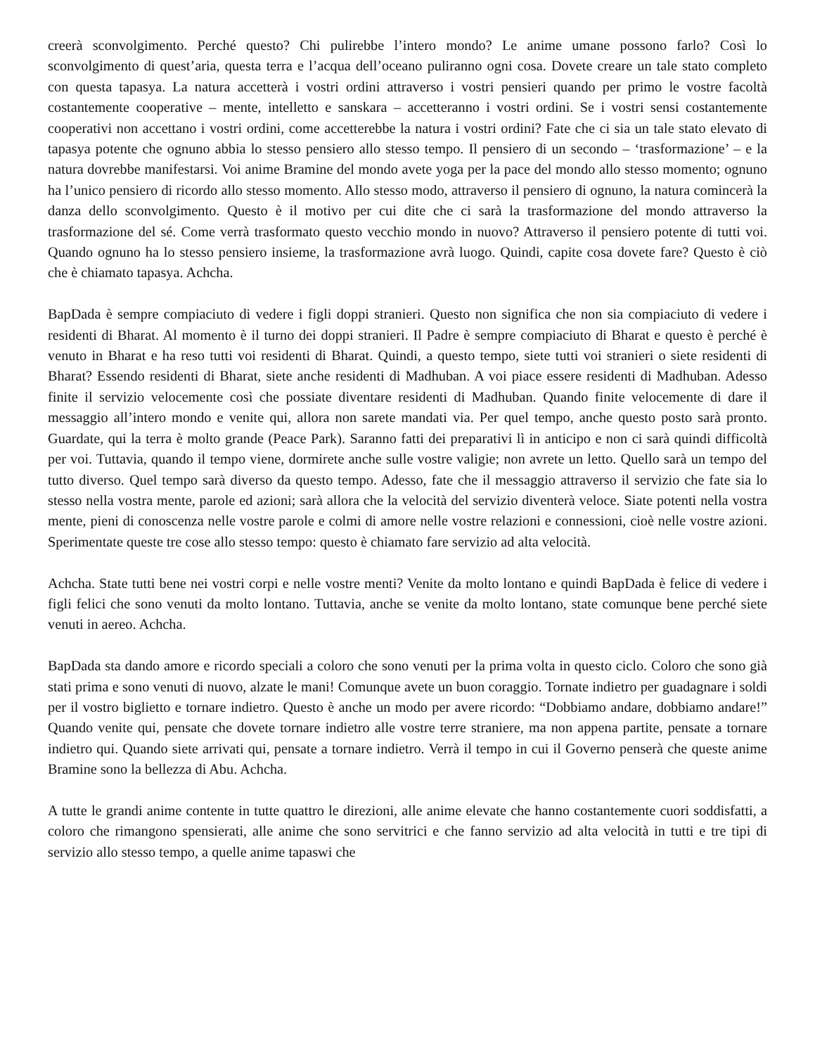creerà sconvolgimento. Perché questo? Chi pulirebbe l’intero mondo? Le anime umane possono farlo? Così lo sconvolgimento di quest’aria, questa terra e l’acqua dell’oceano puliranno ogni cosa. Dovete creare un tale stato completo con questa tapasya. La natura accetterà i vostri ordini attraverso i vostri pensieri quando per primo le vostre facoltà costantemente cooperative – mente, intelletto e sanskara – accetteranno i vostri ordini. Se i vostri sensi costantemente cooperativi non accettano i vostri ordini, come accetterebbe la natura i vostri ordini? Fate che ci sia un tale stato elevato di tapasya potente che ognuno abbia lo stesso pensiero allo stesso tempo. Il pensiero di un secondo – ‘trasformazione’ – e la natura dovrebbe manifestarsi. Voi anime Bramine del mondo avete yoga per la pace del mondo allo stesso momento; ognuno ha l’unico pensiero di ricordo allo stesso momento. Allo stesso modo, attraverso il pensiero di ognuno, la natura comincerà la danza dello sconvolgimento. Questo è il motivo per cui dite che ci sarà la trasformazione del mondo attraverso la trasformazione del sé. Come verrà trasformato questo vecchio mondo in nuovo? Attraverso il pensiero potente di tutti voi. Quando ognuno ha lo stesso pensiero insieme, la trasformazione avrà luogo. Quindi, capite cosa dovete fare? Questo è ciò che è chiamato tapasya. Achcha.
BapDada è sempre compiaciuto di vedere i figli doppi stranieri. Questo non significa che non sia compiaciuto di vedere i residenti di Bharat. Al momento è il turno dei doppi stranieri. Il Padre è sempre compiaciuto di Bharat e questo è perché è venuto in Bharat e ha reso tutti voi residenti di Bharat. Quindi, a questo tempo, siete tutti voi stranieri o siete residenti di Bharat? Essendo residenti di Bharat, siete anche residenti di Madhuban. A voi piace essere residenti di Madhuban. Adesso finite il servizio velocemente così che possiate diventare residenti di Madhuban. Quando finite velocemente di dare il messaggio all’intero mondo e venite qui, allora non sarete mandati via. Per quel tempo, anche questo posto sarà pronto. Guardate, qui la terra è molto grande (Peace Park). Saranno fatti dei preparativi lì in anticipo e non ci sarà quindi difficoltà per voi. Tuttavia, quando il tempo viene, dormirete anche sulle vostre valigie; non avrete un letto. Quello sarà un tempo del tutto diverso. Quel tempo sarà diverso da questo tempo. Adesso, fate che il messaggio attraverso il servizio che fate sia lo stesso nella vostra mente, parole ed azioni; sarà allora che la velocità del servizio diventerà veloce. Siate potenti nella vostra mente, pieni di conoscenza nelle vostre parole e colmi di amore nelle vostre relazioni e connessioni, cioè nelle vostre azioni. Sperimentate queste tre cose allo stesso tempo: questo è chiamato fare servizio ad alta velocità.
Achcha. State tutti bene nei vostri corpi e nelle vostre menti? Venite da molto lontano e quindi BapDada è felice di vedere i figli felici che sono venuti da molto lontano. Tuttavia, anche se venite da molto lontano, state comunque bene perché siete venuti in aereo. Achcha.
BapDada sta dando amore e ricordo speciali a coloro che sono venuti per la prima volta in questo ciclo. Coloro che sono già stati prima e sono venuti di nuovo, alzate le mani! Comunque avete un buon coraggio. Tornate indietro per guadagnare i soldi per il vostro biglietto e tornare indietro. Questo è anche un modo per avere ricordo: “Dobbiamo andare, dobbiamo andare!” Quando venite qui, pensate che dovete tornare indietro alle vostre terre straniere, ma non appena partite, pensate a tornare indietro qui. Quando siete arrivati qui, pensate a tornare indietro. Verrà il tempo in cui il Governo penserà che queste anime Bramine sono la bellezza di Abu. Achcha.
A tutte le grandi anime contente in tutte quattro le direzioni, alle anime elevate che hanno costantemente cuori soddisfatti, a coloro che rimangono spensierati, alle anime che sono servitrici e che fanno servizio ad alta velocità in tutti e tre tipi di servizio allo stesso tempo, a quelle anime tapaswi che